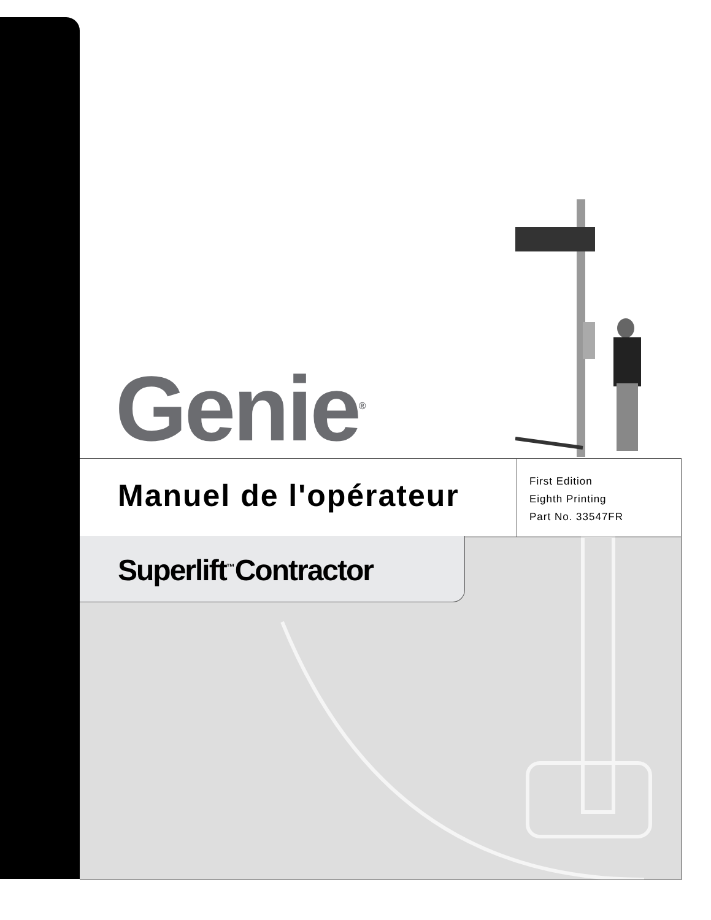Genie<sup>®</sup>
Manuel de l'opérateur
First Edition
Eighth Printing
Part No. 33547FR
Superlift<sup>™</sup>Contractor